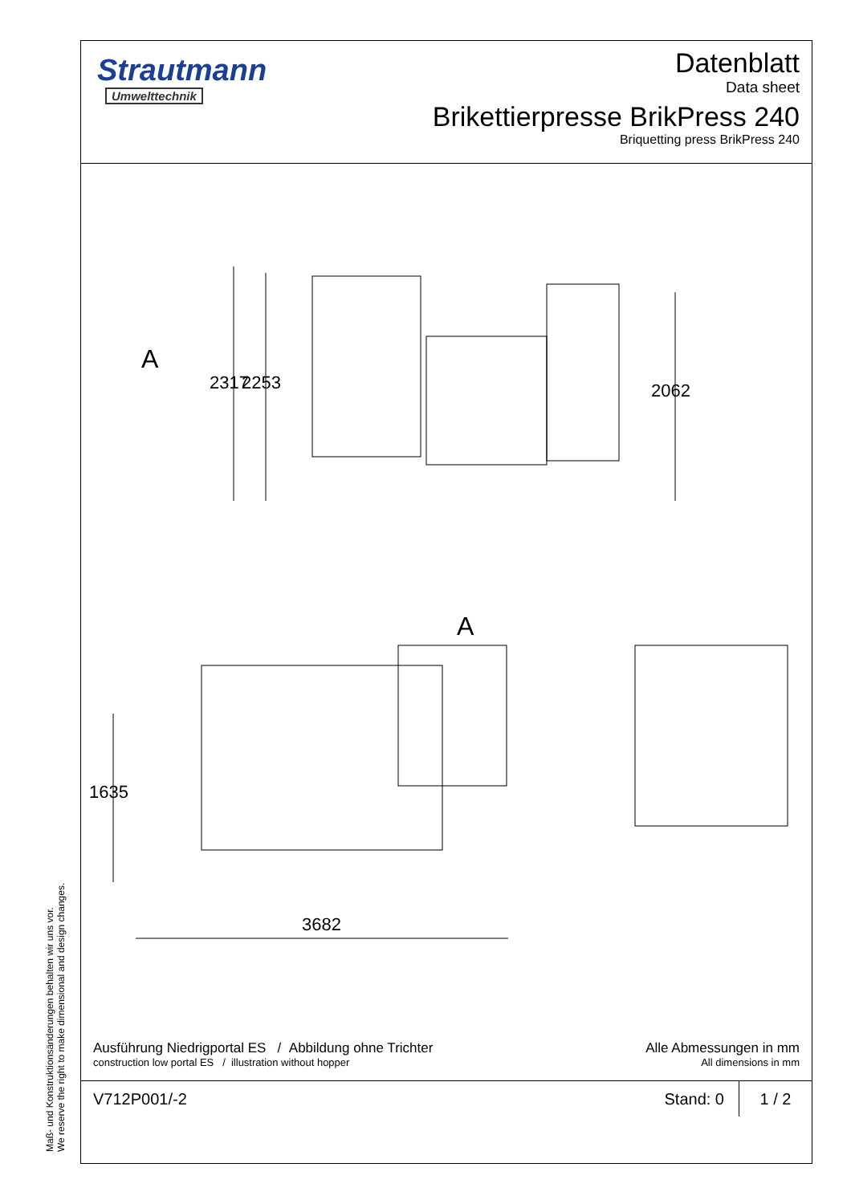Maß- und Konstruktionsänderungen behalten wir uns vor.
We reserve the right to make dimensional and design changes.
Strautmann
Umwelttechnik
Datenblatt
Data sheet
Brikettierpresse BrikPress 240
Briquetting press BrikPress 240
A
2317 2253 2062
A
1635
3682
Ausführung Niedrigportal ES / Abbildung ohne Trichter
construction low portal ES / illustration without hopper
Alle Abmessungen in mm
All dimensions in mm
V712P001/-2
Stand: 0
1 / 2